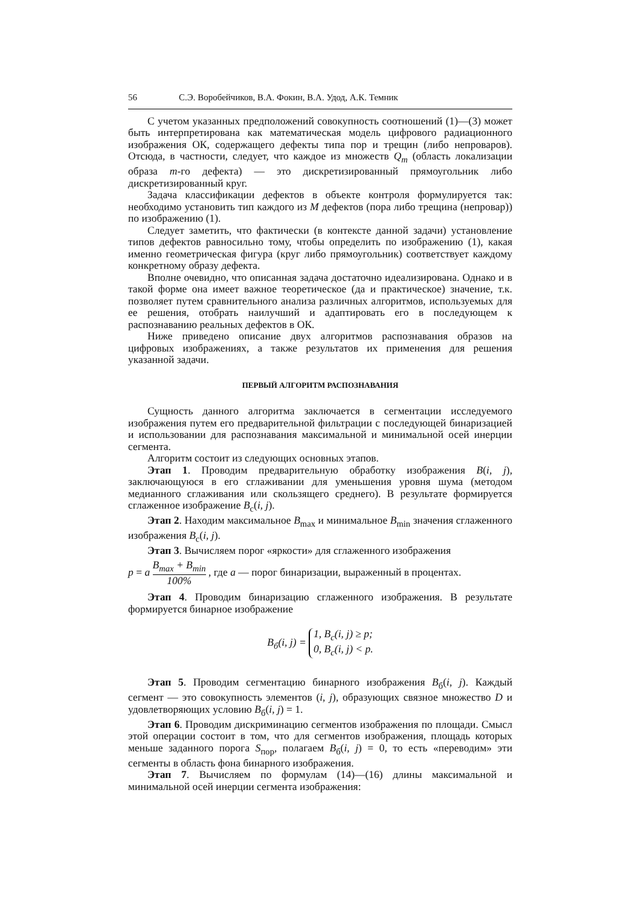56 С.Э. Воробейчиков, В.А. Фокин, В.А. Удод, А.К. Темник
С учетом указанных предположений совокупность соотношений (1)—(3) может быть интерпретирована как математическая модель цифрового радиационного изображения ОК, содержащего дефекты типа пор и трещин (либо непроваров). Отсюда, в частности, следует, что каждое из множеств Q<sub>m</sub> (область локализации образа m-го дефекта) — это дискретизированный прямоугольник либо дискретизированный круг.
Задача классификации дефектов в объекте контроля формулируется так: необходимо установить тип каждого из M дефектов (пора либо трещина (непровар)) по изображению (1).
Следует заметить, что фактически (в контексте данной задачи) установление типов дефектов равносильно тому, чтобы определить по изображению (1), какая именно геометрическая фигура (круг либо прямоугольник) соответствует каждому конкретному образу дефекта.
Вполне очевидно, что описанная задача достаточно идеализирована. Однако и в такой форме она имеет важное теоретическое (да и практическое) значение, т.к. позволяет путем сравнительного анализа различных алгоритмов, используемых для ее решения, отобрать наилучший и адаптировать его в последующем к распознаванию реальных дефектов в ОК.
Ниже приведено описание двух алгоритмов распознавания образов на цифровых изображениях, а также результатов их применения для решения указанной задачи.
ПЕРВЫЙ АЛГОРИТМ РАСПОЗНАВАНИЯ
Сущность данного алгоритма заключается в сегментации исследуемого изображения путем его предварительной фильтрации с последующей бинаризацией и использовании для распознавания максимальной и минимальной осей инерции сегмента.
Алгоритм состоит из следующих основных этапов.
Этап 1. Проводим предварительную обработку изображения B(i, j), заключающуюся в его сглаживании для уменьшения уровня шума (методом медианного сглаживания или скользящего среднего). В результате формируется сглаженное изображение B<sub>с</sub>(i, j).
Этап 2. Находим максимальное B<sub>max</sub> и минимальное B<sub>min</sub> значения сглаженного изображения B<sub>с</sub>(i, j).
Этап 3. Вычисляем порог «яркости» для сглаженного изображения
p = a B<sub>max</sub> + B<sub>min</sub> 100% , где a — порог бинаризации, выраженный в процентах.
Этап 4. Проводим бинаризацию сглаженного изображения. В результате формируется бинарное изображение
B<sub>б</sub>(i, j) = 1, B<sub>с</sub>(i, j) ≥ p;
0, B<sub>с</sub>(i, j) < p.
Этап 5. Проводим сегментацию бинарного изображения B<sub>б</sub>(i, j). Каждый сегмент — это совокупность элементов (i, j), образующих связное множество D и удовлетворяющих условию B<sub>б</sub>(i, j) = 1.
Этап 6. Проводим дискриминацию сегментов изображения по площади. Смысл этой операции состоит в том, что для сегментов изображения, площадь которых меньше заданного порога S<sub>пор</sub>, полагаем B<sub>б</sub>(i, j) = 0, то есть «переводим» эти сегменты в область фона бинарного изображения.
Этап 7. Вычисляем по формулам (14)—(16) длины максимальной и минимальной осей инерции сегмента изображения: